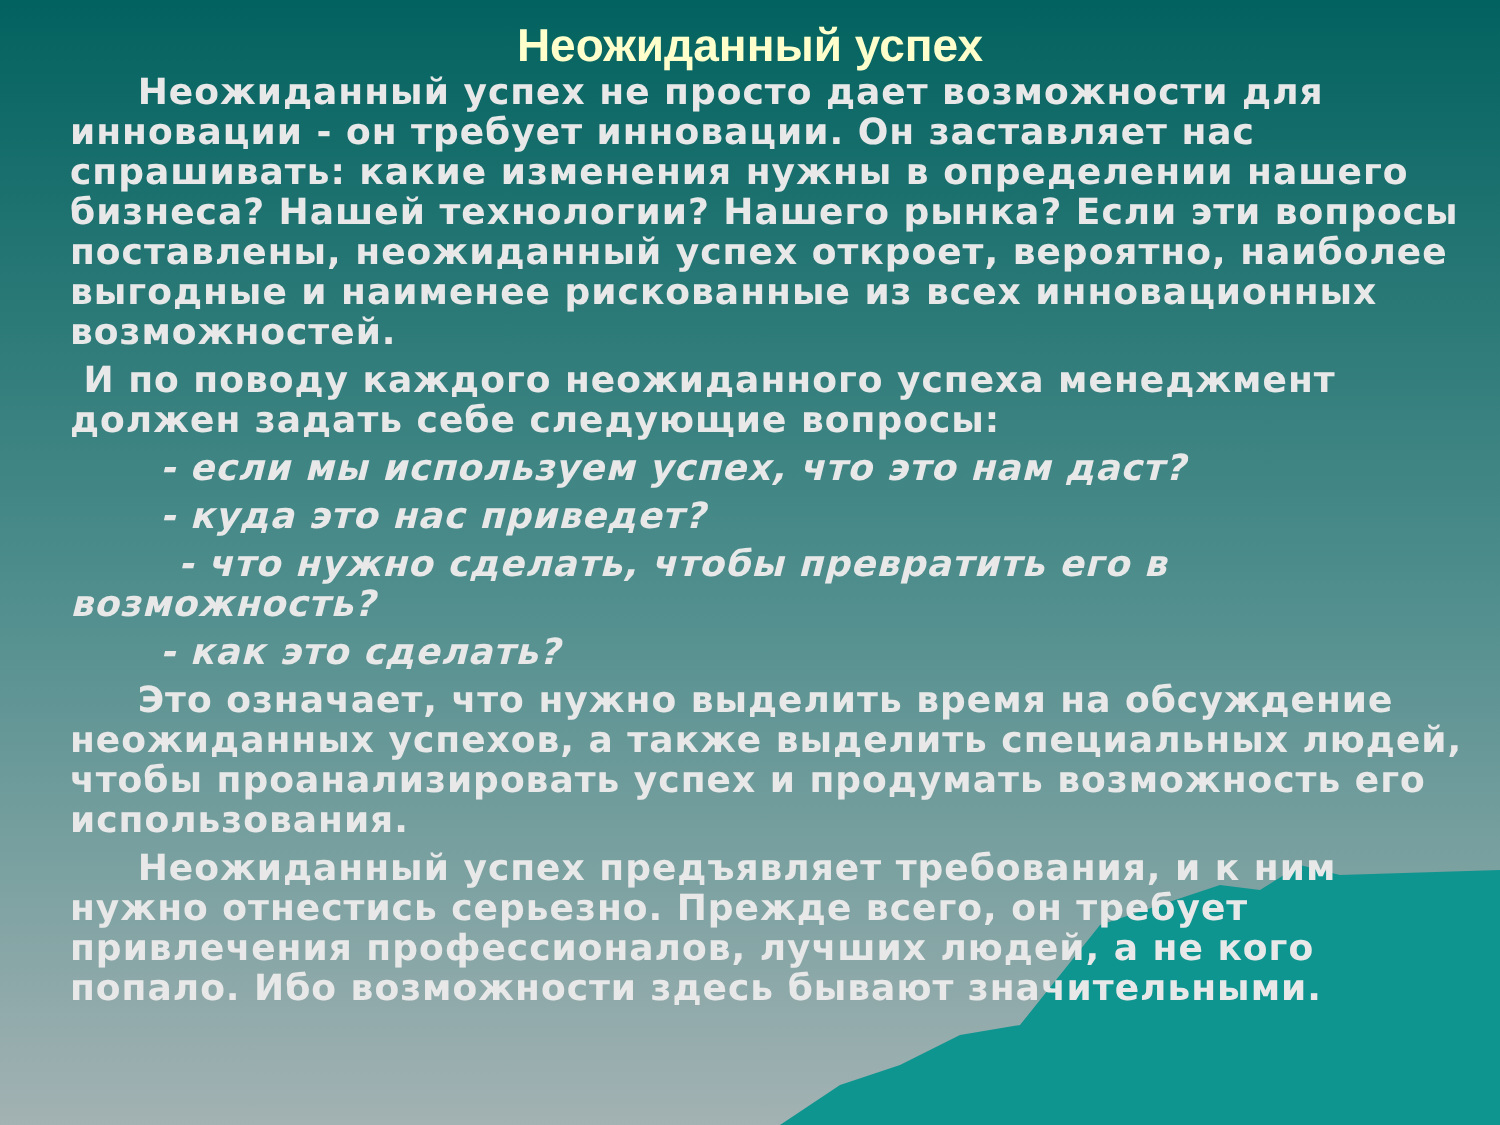Неожиданный успех
Неожиданный успех не просто дает возможности для инновации - он требует инновации. Он заставляет нас спрашивать: какие изменения нужны в определении нашего бизнеса? Нашей технологии? Нашего рынка? Если эти вопросы поставлены, неожиданный успех откроет, вероятно, наиболее выгодные и наименее рискованные из всех инновационных возможностей.
И по поводу каждого неожиданного успеха менеджмент должен задать себе следующие вопросы:
- если мы используем успех, что это нам даст?
- куда это нас приведет?
- что нужно сделать, чтобы превратить его в возможность?
- как это сделать?
Это означает, что нужно выделить время на обсуждение неожиданных успехов, а также выделить специальных людей, чтобы проанализировать успех и продумать возможность его использования.
Неожиданный успех предъявляет требования, и к ним нужно отнестись серьезно. Прежде всего, он требует привлечения профессионалов, лучших людей, а не кого попало. Ибо возможности здесь бывают значительными.